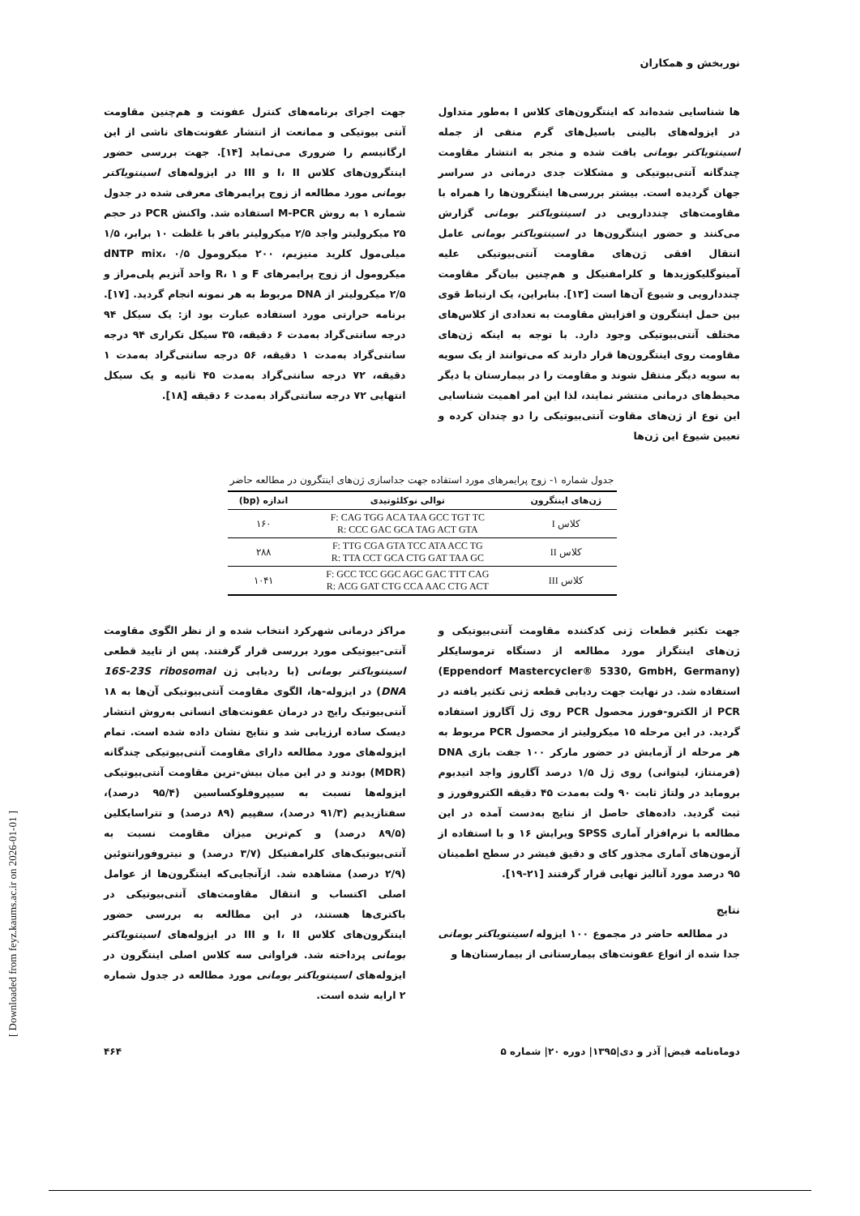نوربخش و همکاران
ها شناسایی شده‌اند که اینتگرون‌های کلاس I به‌طور متداول در ایزوله‌های بالینی باسیل‌های گرم منفی از جمله اسینتوباکتر بومانی یافت شده و منجر به انتشار مقاومت چندگانه آنتی‌بیوتیکی و مشکلات جدی درمانی در سراسر جهان گردیده است. بیشتر بررسی‌ها اینتگرون‌ها را همراه با مقاومت‌های چنددارویی در اسینتوباکتر بومانی گزارش می‌کنند و حضور اینتگرون‌ها در اسینتوباکتر بومانی عامل انتقال افقی ژن‌های مقاومت آنتی‌بیوتیکی علیه آمینوگلیکوزیدها و کلرامفنیکل و هم‌چنین بیان‌گر مقاومت چنددارویی و شیوع آن‌ها است [۱۳]. بنابراین، یک ارتباط قوی بین حمل اینتگرون و افزایش مقاومت به تعدادی از کلاس‌های مختلف آنتی‌بیوتیکی وجود دارد. با توجه به اینکه ژن‌های مقاومت روی اینتگرون‌ها قرار دارند که می‌توانند از یک سویه به سویه دیگر منتقل شوند و مقاومت را در بیمارستان یا دیگر محیط‌های درمانی منتشر نمایند، لذا این امر اهمیت شناسایی این نوع از ژن‌های مقاوت آنتی‌بیوتیکی را دو چندان کرده و تعیین شیوع این ژن‌ها
جهت اجرای برنامه‌های کنترل عفونت و هم‌چنین مقاومت آنتی بیوتیکی و ممانعت از انتشار عفونت‌های ناشی از این ارگانیسم را ضروری می‌نماید [۱۴]. جهت بررسی حضور اینتگرون‌های کلاس I، II و III در ایزوله‌های اسینتوباکتر بومانی مورد مطالعه از زوج پرایمرهای معرفی شده در جدول شماره ۱ به روش M-PCR استفاده شد. واکنش PCR در حجم ۲۵ میکرولیتر واجد ۲/۵ میکرولیتر بافر با غلظت ۱۰ برابر، ۱/۵ میلی‌مول کلرید منیزیم، ۲۰۰ میکرومول dNTP mix، ۰/۵ میکرومول از زوج پرایمرهای F و R، ۱ واحد آنزیم پلی‌مراز و ۲/۵ میکرولیتر از DNA مربوط به هر نمونه انجام گردید. [۱۷]. برنامه حرارتی مورد استفاده عبارت بود از: یک سیکل ۹۴ درجه سانتی‌گراد به‌مدت ۶ دقیقه، ۳۵ سیکل تکراری ۹۴ درجه سانتی‌گراد به‌مدت ۱ دقیقه، ۵۶ درجه سانتی‌گراد به‌مدت ۱ دقیقه، ۷۲ درجه سانتی‌گراد به‌مدت ۴۵ ثانیه و یک سیکل انتهایی ۷۲ درجه سانتی‌گراد به‌مدت ۶ دقیقه [۱۸].
جدول شماره ۱- زوج پرایمرهای مورد استفاده جهت جداسازی ژن‌های اینتگرون در مطالعه حاضر
| ژن‌های اینتگرون | توالی نوکلئوتیدی | اندازه (bp) |
| --- | --- | --- |
| کلاس I | F: CAG TGG ACA TAA GCC TGT TC R: CCC GAC GCA TAG ACT GTA | ۱۶۰ |
| کلاس II | F: TTG CGA GTA TCC ATA ACC TG R: TTA CCT GCA CTG GAT TAA GC | ۲۸۸ |
| کلاس III | F: GCC TCC GGC AGC GAC TTT CAG R: ACG GAT CTG CCA AAC CTG ACT | ۱۰۴۱ |
جهت تکثیر قطعات ژنی کدکننده مقاومت آنتی‌بیوتیکی و ژن‌های اینتگراز مورد مطالعه از دستگاه ترموسایکلر (Eppendorf Mastercycler® 5330, GmbH, Germany) استفاده شد. در نهایت جهت ردیابی قطعه ژنی تکثیر یافته در PCR از الکترو-فورز محصول PCR روی ژل آگاروز استفاده گردید. در این مرحله ۱۵ میکرولیتر از محصول PCR مربوط به هر مرحله از آزمایش در حضور مارکر ۱۰۰ جفت بازی DNA (فرمنتاز، لیتوانی) روی ژل ۱/۵ درصد آگاروز واجد اتیدیوم بروماید در ولتاژ ثابت ۹۰ ولت به‌مدت ۴۵ دقیقه الکتروفورز و ثبت گردید. داده‌های حاصل از نتایج به‌دست آمده در این مطالعه با نرم‌افزار آماری SPSS ویرایش ۱۶ و با استفاده از آزمون‌های آماری مجذور کای و دقیق فیشر در سطح اطمینان ۹۵ درصد مورد آنالیز نهایی قرار گرفتند [۲۱-۱۹].
نتایج
در مطالعه حاضر در مجموع ۱۰۰ ایزوله اسینتوباکتر بومانی جدا شده از انواع عفونت‌های بیمارستانی از بیمارستان‌ها و
مراکز درمانی شهرکرد انتخاب شده و از نظر الگوی مقاومت آنتی-بیوتیکی مورد بررسی قرار گرفتند. پس از تایید قطعی اسینتوباکتر بومانی (با ردیابی ژن 16S-23S ribosomal DNA) در ایزوله-ها، الگوی مقاومت آنتی‌بیوتیکی آن‌ها به ۱۸ آنتی‌بیوتیک رایج در درمان عفونت‌های انسانی به‌روش انتشار دیسک ساده ارزیابی شد و نتایج نشان داده شده است. تمام ایزوله‌های مورد مطالعه دارای مقاومت آنتی‌بیوتیکی چندگانه (MDR) بودند و در این میان بیش-ترین مقاومت آنتی‌بیوتیکی ایزوله‌ها نسبت به سیپروفلوکساسین (۹۵/۴ درصد)، سفتازیدیم (۹۱/۳ درصد)، سفپیم (۸۹ درصد) و تتراسایکلین (۸۹/۵ درصد) و کم‌ترین میزان مقاومت نسبت به آنتی‌بیوتیک‌های کلرامفنیکل (۳/۷ درصد) و نیتروفورانتوئین (۲/۹ درصد) مشاهده شد. ازآنجایی‌که اینتگرون‌ها از عوامل اصلی اکتساب و انتقال مقاومت‌های آنتی‌بیوتیکی در باکتری‌ها هستند، در این مطالعه به بررسی حضور اینتگرون‌های کلاس I، II و III در ایزوله‌های اسینتوباکتر بومانی پرداخته شد. فراوانی سه کلاس اصلی اینتگرون در ایزوله‌های اسینتوباکتر بومانی مورد مطالعه در جدول شماره ۲ ارایه شده است.
دوماه‌نامه فیض| آذر و دی|۱۳۹۵| دوره ۲۰| شماره ۵ ۴۶۴
[ Downloaded from feyz.kaums.ac.ir on 2026-01-01 ]